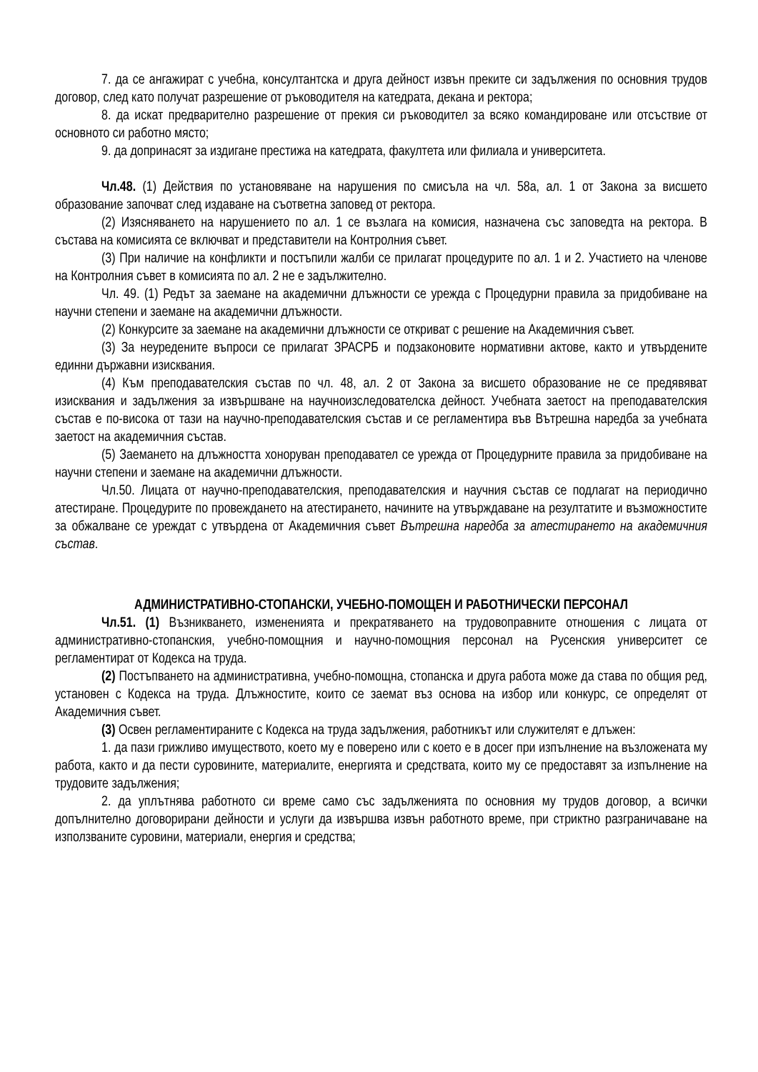7. да се ангажират с учебна, консултантска и друга дейност извън преките си задължения по основния трудов договор, след като получат разрешение от ръководителя на катедрата, декана и ректора;
8. да искат предварително разрешение от прекия си ръководител за всяко командироване или отсъствие от основното си работно място;
9. да допринасят за издигане престижа на катедрата, факултета или филиала и университета.
Чл.48. (1) Действия по установяване на нарушения по смисъла на чл. 58а, ал. 1 от Закона за висшето образование започват след издаване на съответна заповед от ректора.
(2) Изясняването на нарушението по ал. 1 се възлага на комисия, назначена със заповедта на ректора. В състава на комисията се включват и представители на Контролния съвет.
(3) При наличие на конфликти и постъпили жалби се прилагат процедурите по ал. 1 и 2. Участието на членове на Контролния съвет в комисията по ал. 2 не е задължително.
Чл. 49. (1) Редът за заемане на академични длъжности се урежда с Процедурни правила за придобиване на научни степени и заемане на академични длъжности.
(2) Конкурсите за заемане на академични длъжности се откриват с решение на Академичния съвет.
(3) За неуредените въпроси се прилагат ЗРАСРБ и подзаконовите нормативни актове, както и утвърдените единни държавни изисквания.
(4) Към преподавателския състав по чл. 48, ал. 2 от Закона за висшето образование не се предявяват изисквания и задължения за извършване на научноизследователска дейност. Учебната заетост на преподавателския състав е по-висока от тази на научно-преподавателския състав и се регламентира във Вътрешна наредба за учебната заетост на академичния състав.
(5) Заемането на длъжността хоноруван преподавател се урежда от Процедурните правила за придобиване на научни степени и заемане на академични длъжности.
Чл.50. Лицата от научно-преподавателския, преподавателския и научния състав се подлагат на периодично атестиране. Процедурите по провеждането на атестирането, начините на утвърждаване на резултатите и възможностите за обжалване се уреждат с утвърдена от Академичния съвет Вътрешна наредба за атестирането на академичния състав.
АДМИНИСТРАТИВНО-СТОПАНСКИ, УЧЕБНО-ПОМОЩЕН И РАБОТНИЧЕСКИ ПЕРСОНАЛ
Чл.51. (1) Възникването, измененията и прекратяването на трудовоправните отношения с лицата от административно-стопанския, учебно-помощния и научно-помощния персонал на Русенския университет се регламентират от Кодекса на труда.
(2) Постъпването на административна, учебно-помощна, стопанска и друга работа може да става по общия ред, установен с Кодекса на труда. Длъжностите, които се заемат въз основа на избор или конкурс, се определят от Академичния съвет.
(3) Освен регламентираните с Кодекса на труда задължения, работникът или служителят е длъжен:
1. да пази грижливо имуществото, което му е поверено или с което е в досег при изпълнение на възложената му работа, както и да пести суровините, материалите, енергията и средствата, които му се предоставят за изпълнение на трудовите задължения;
2. да уплътнява работното си време само със задълженията по основния му трудов договор, а всички допълнително договорирани дейности и услуги да извършва извън работното време, при стриктно разграничаване на използваните суровини, материали, енергия и средства;